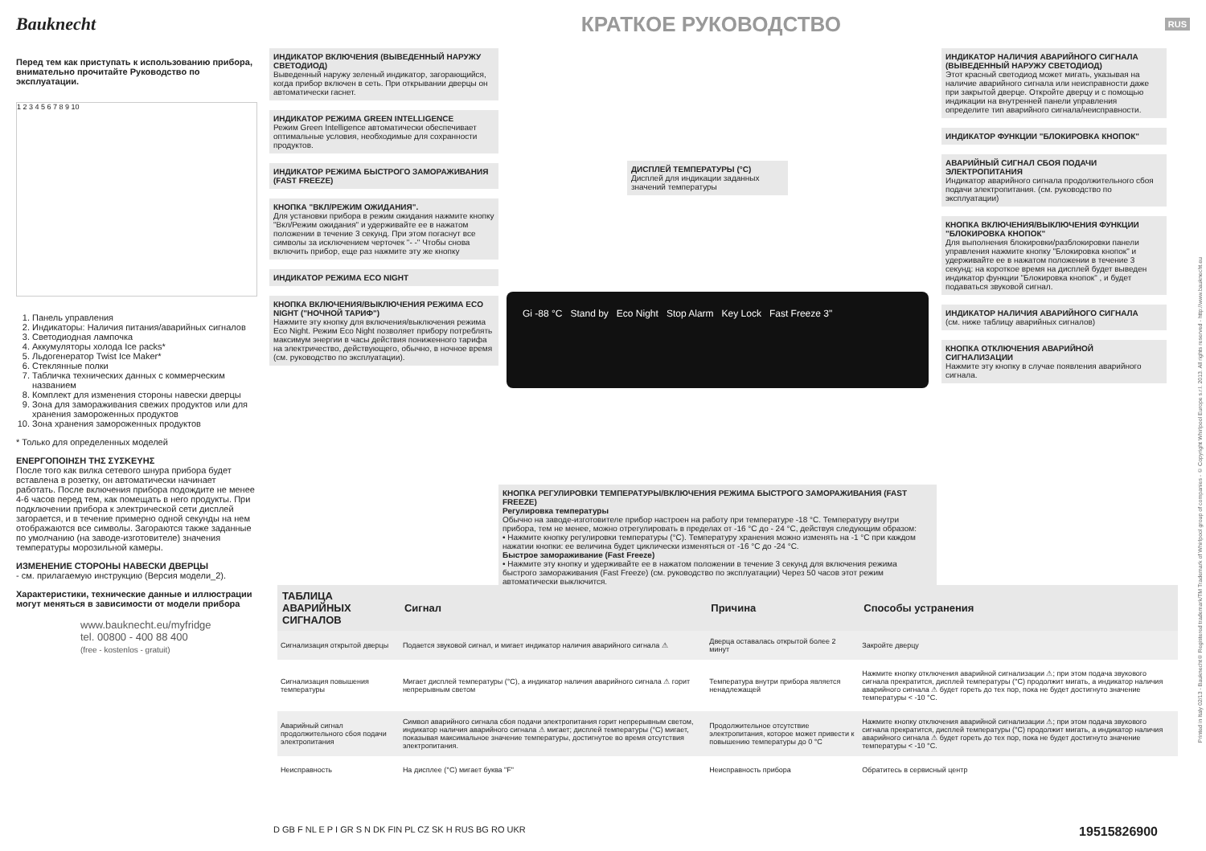Bauknecht
КРАТКОЕ РУКОВОДСТВО
RUS
Перед тем как приступать к использованию прибора, внимательно прочитайте Руководство по эксплуатации.
1 2 3 4 5 6 7 8 9 10
1. Панель управления
2. Индикаторы: Наличия питания/аварийных сигналов
3. Светодиодная лампочка
4. Аккумуляторы холода Ice packs*
5. Льдогенератор Twist Ice Maker*
6. Стеклянные полки
7. Табличка технических данных с коммерческим названием
8. Комплект для изменения стороны навески дверцы
9. Зона для замораживания свежих продуктов или для хранения замороженных продуктов
10. Зона хранения замороженных продуктов
* Только для определенных моделей
ΕΝΕΡΓΟΠΟΙΗΣΗ ΤΗΣ ΣΥΣΚΕΥΗΣ
После того как вилка сетевого шнура прибора будет вставлена в розетку, он автоматически начинает работать. После включения прибора подождите не менее 4-6 часов перед тем, как помещать в него продукты. При подключении прибора к электрической сети дисплей загорается, и в течение примерно одной секунды на нем отображаются все символы. Загораются также заданные по умолчанию (на заводе-изготовителе) значения температуры морозильной камеры.
ИЗМЕНЕНИЕ СТОРОНЫ НАВЕСКИ ДВЕРЦЫ
- см. прилагаемую инструкцию (Версия модели_2).
Характеристики, технические данные и иллюстрации могут меняться в зависимости от модели прибора
www.bauknecht.eu/myfridge
tel. 00800 - 400 88 400
(free - kostenlos - gratuit)
ИНДИКАТОР ВКЛЮЧЕНИЯ (ВЫВЕДЕННЫЙ НАРУЖУ СВЕТОДИОД)
Выведенный наружу зеленый индикатор, загорающийся, когда прибор включен в сеть. При открывании дверцы он автоматически гаснет.
ИНДИКАТОР РЕЖИМА GREEN INTELLIGENCE
Режим Green Intelligence автоматически обеспечивает оптимальные условия, необходимые для сохранности продуктов.
ИНДИКАТОР РЕЖИМА БЫСТРОГО ЗАМОРАЖИВАНИЯ (FAST FREEZE)
КНОПКА "ВКЛ/РЕЖИМ ОЖИДАНИЯ".
Для установки прибора в режим ожидания нажмите кнопку "Вкл/Режим ожидания" и удерживайте ее в нажатом положении в течение 3 секунд. При этом погаснут все символы за исключением черточек "- -" Чтобы снова включить прибор, еще раз нажмите эту же кнопку
ИНДИКАТОР РЕЖИМА ECO NIGHT
КНОПКА ВКЛЮЧЕНИЯ/ВЫКЛЮЧЕНИЯ РЕЖИМА ECO NIGHT ("НОЧНОЙ ТАРИФ")
Нажмите эту кнопку для включения/выключения режима Eco Night. Режим Eco Night позволяет прибору потреблять максимум энергии в часы действия пониженного тарифа на электричество, действующего, обычно, в ночное время (см. руководство по эксплуатации).
ДИСПЛЕЙ ТЕМПЕРАТУРЫ (°C)
Дисплей для индикации заданных значений температуры
Gi -88 °C Stand by Eco Night Stop Alarm Key Lock Fast Freeze 3"
КНОПКА РЕГУЛИРОВКИ ТЕМПЕРАТУРЫ/ВКЛЮЧЕНИЯ РЕЖИМА БЫСТРОГО ЗАМОРАЖИВАНИЯ (FAST FREEZE)
Регулировка температуры
Обычно на заводе-изготовителе прибор настроен на работу при температуре -18 °C. Температуру внутри прибора, тем не менее, можно отрегулировать в пределах от -16 °C до - 24 °C, действуя следующим образом:
• Нажмите кнопку регулировки температуры (°C). Температуру хранения можно изменять на -1 °C при каждом нажатии кнопки: ее величина будет циклически изменяться от -16 °C до -24 °C.
Быстрое замораживание (Fast Freeze)
• Нажмите эту кнопку и удерживайте ее в нажатом положении в течение 3 секунд для включения режима быстрого замораживания (Fast Freeze) (см. руководство по эксплуатации) Через 50 часов этот режим автоматически выключится.
ИНДИКАТОР НАЛИЧИЯ АВАРИЙНОГО СИГНАЛА (ВЫВЕДЕННЫЙ НАРУЖУ СВЕТОДИОД)
Этот красный светодиод может мигать, указывая на наличие аварийного сигнала или неисправности даже при закрытой дверце. Откройте дверцу и с помощью индикации на внутренней панели управления определите тип аварийного сигнала/неисправности.
ИНДИКАТОР ФУНКЦИИ "БЛОКИРОВКА КНОПОК"
АВАРИЙНЫЙ СИГНАЛ СБОЯ ПОДАЧИ ЭЛЕКТРОПИТАНИЯ
Индикатор аварийного сигнала продолжительного сбоя подачи электропитания. (см. руководство по эксплуатации)
КНОПКА ВКЛЮЧЕНИЯ/ВЫКЛЮЧЕНИЯ ФУНКЦИИ "БЛОКИРОВКА КНОПОК"
Для выполнения блокировки/разблокировки панели управления нажмите кнопку "Блокировка кнопок" и удерживайте ее в нажатом положении в течение 3 секунд: на короткое время на дисплей будет выведен индикатор функции "Блокировка кнопок" , и будет подаваться звуковой сигнал.
ИНДИКАТОР НАЛИЧИЯ АВАРИЙНОГО СИГНАЛА
(см. ниже таблицу аварийных сигналов)
КНОПКА ОТКЛЮЧЕНИЯ АВАРИЙНОЙ СИГНАЛИЗАЦИИ
Нажмите эту кнопку в случае появления аварийного сигнала.
| ТАБЛИЦА АВАРИЙНЫХ СИГНАЛОВ | Сигнал | Причина | Способы устранения |
| --- | --- | --- | --- |
| Сигнализация открытой дверцы | Подается звуковой сигнал, и мигает индикатор наличия аварийного сигнала ⚠ | Дверца оставалась открытой более 2 минут | Закройте дверцу |
| Сигнализация повышения температуры | Мигает дисплей температуры (°C), а индикатор наличия аварийного сигнала ⚠ горит непрерывным светом | Температура внутри прибора является ненадлежащей | Нажмите кнопку отключения аварийной сигнализации ⚠; при этом подача звукового сигнала прекратится, дисплей температуры (°C) продолжит мигать, а индикатор наличия аварийного сигнала ⚠ будет гореть до тех пор, пока не будет достигнуто значение температуры < -10 °C. |
| Аварийный сигнал продолжительного сбоя подачи электропитания | Символ аварийного сигнала сбоя подачи электропитания горит непрерывным светом, индикатор наличия аварийного сигнала ⚠ мигает; дисплей температуры (°C) мигает, показывая максимальное значение температуры, достигнутое во время отсутствия электропитания. | Продолжительное отсутствие электропитания, которое может привести к повышению температуры до 0 °C | Нажмите кнопку отключения аварийной сигнализации ⚠; при этом подача звукового сигнала прекратится, дисплей температуры (°C) продолжит мигать, а индикатор наличия аварийного сигнала ⚠ будет гореть до тех пор, пока не будет достигнуто значение температуры < -10 °C. |
| Неисправность | На дисплее (°C) мигает буква "F" | Неисправность прибора | Обратитесь в сервисный центр |
D GB F NL E P I GR S N DK FIN PL CZ SK H RUS BG RO UKR 19515826900
Printed in Italy 02/13 - Bauknecht® Registered trademark/TM Trademark of Whirlpool group of companies - © Copyright Whirlpool Europe s.r.l. 2013. All rights reserved - http://www.bauknecht.eu